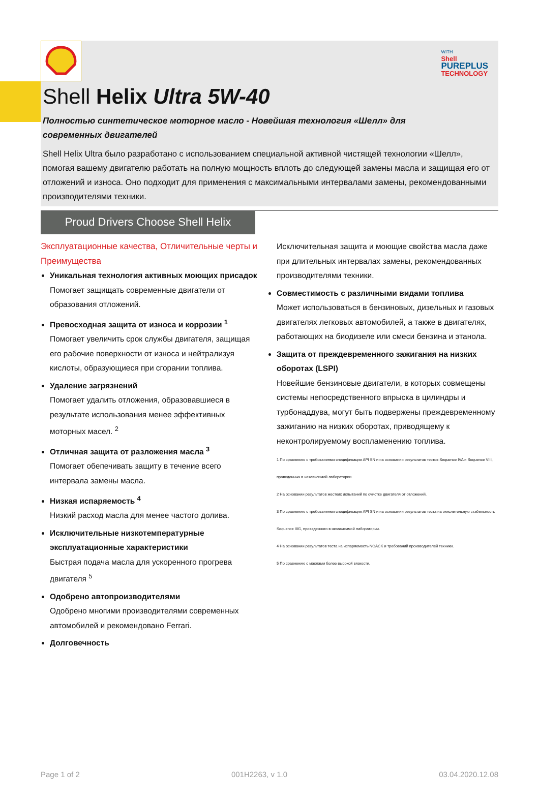WITH
Shell
PUREPLUS
TECHNOLOGY
Shell Helix Ultra 5W-40
Полностью синтетическое моторное масло - Новейшая технология «Шелл» для современных двигателей
Shell Helix Ultra было разработано с использованием специальной активной чистящей технологии «Шелл», помогая вашему двигателю работать на полную мощность вплоть до следующей замены масла и защищая его от отложений и износа. Оно подходит для применения с максимальными интервалами замены, рекомендованными производителями техники.
Proud Drivers Choose Shell Helix
Эксплуатационные качества, Отличительные черты и Преимущества
Уникальная технология активных моющих присадок
Помогает защищать современные двигатели от образования отложений.
Превосходная защита от износа и коррозии <sup>1</sup>
Помогает увеличить срок службы двигателя, защищая его рабочие поверхности от износа и нейтрализуя кислоты, образующиеся при сгорании топлива.
Удаление загрязнений
Помогает удалить отложения, образовавшиеся в результате использования менее эффективных моторных масел. <sup>2</sup>
Отличная защита от разложения масла <sup>3</sup>
Помогает обепечивать защиту в течение всего интервала замены масла.
Низкая испаряемость <sup>4</sup>
Низкий расход масла для менее частого долива.
Исключительные низкотемпературные эксплуатационные характеристики
Быстрая подача масла для ускоренного прогрева двигателя <sup>5</sup>
Одобрено автопроизводителями
Одобрено многими производителями современных автомобилей и рекомендовано Ferrari.
Долговечность
Исключительная защита и моющие свойства масла даже при длительных интервалах замены, рекомендованных производителями техники.
Совместимость с различными видами топлива
Может использоваться в бензиновых, дизельных и газовых двигателях легковых автомобилей, а также в двигателях, работающих на биодизеле или смеси бензина и этанола.
Защита от преждевременного зажигания на низких оборотах (LSPI)
Новейшие бензиновые двигатели, в которых совмещены системы непосредственного впрыска в цилиндры и турбонаддува, могут быть подвержены преждевременному зажиганию на низких оборотах, приводящему к неконтролируемому воспламенению топлива.
1 По сравнению с требованиями спецификации API SN и на основании результатов тестов Sequence IVA и Sequence VIII, проведенных в независимой лаборатории.
2 На основании результатов жестких испытаний по очистке двигателя от отложений.
3 По сравнению с требованиями спецификации API SN и на основании результатов теста на окислительную стабильность Sequence IIIG, проведенного в независимой лаборатории.
4 На основании результатов теста на испаряемость NOACK и требований производителей техники.
5 По сравнению с маслами более высокой вязкости.
Page 1 of 2 001H2263, v 1.0 03.04.2020.12.08